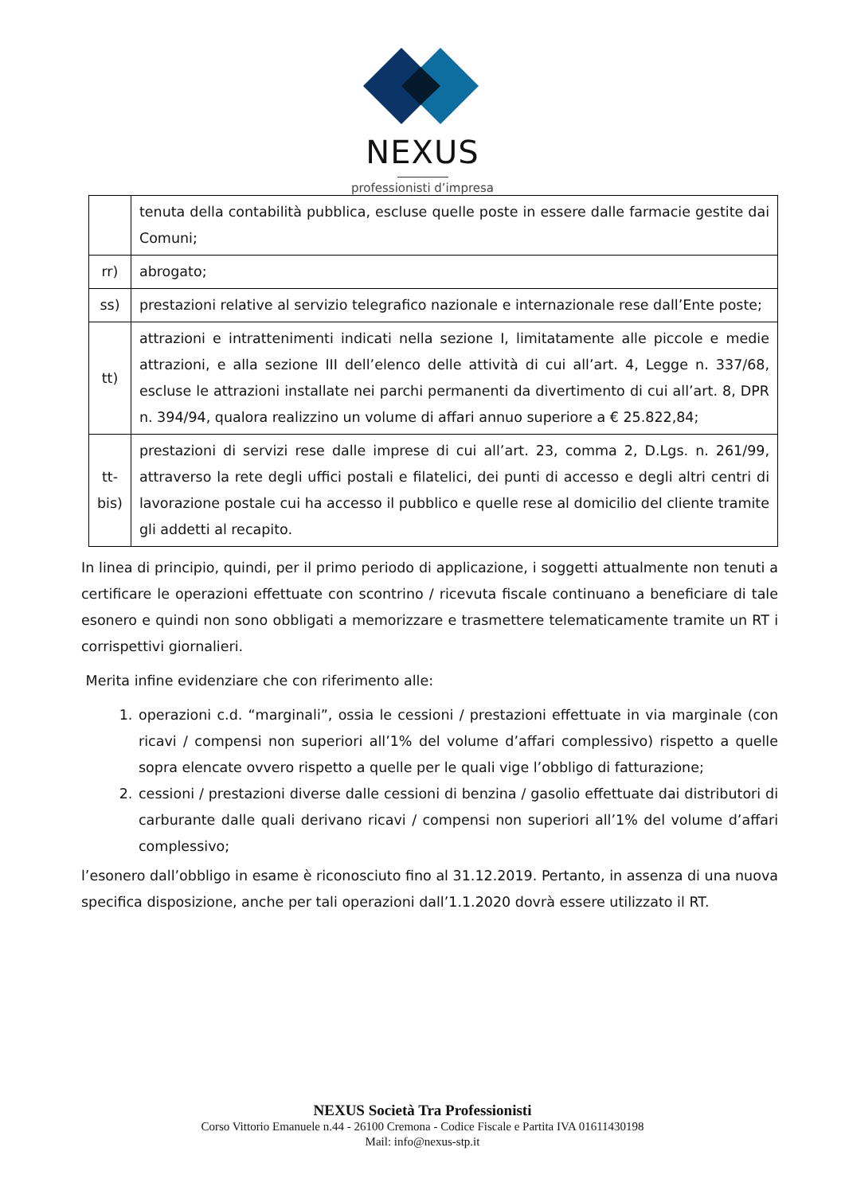NEXUS
professionisti d’impresa
| | tenuta della contabilità pubblica, escluse quelle poste in essere dalle farmacie gestite dai Comuni; |
| rr) | abrogato; |
| ss) | prestazioni relative al servizio telegrafico nazionale e internazionale rese dall’Ente poste; |
| tt) | attrazioni e intrattenimenti indicati nella sezione I, limitatamente alle piccole e medie attrazioni, e alla sezione III dell’elenco delle attività di cui all’art. 4, Legge n. 337/68, escluse le attrazioni installate nei parchi permanenti da divertimento di cui all’art. 8, DPR n. 394/94, qualora realizzino un volume di affari annuo superiore a € 25.822,84; |
| tt-bis) | prestazioni di servizi rese dalle imprese di cui all’art. 23, comma 2, D.Lgs. n. 261/99, attraverso la rete degli uffici postali e filatelici, dei punti di accesso e degli altri centri di lavorazione postale cui ha accesso il pubblico e quelle rese al domicilio del cliente tramite gli addetti al recapito. |
In linea di principio, quindi, per il primo periodo di applicazione, i soggetti attualmente non tenuti a certificare le operazioni effettuate con scontrino / ricevuta fiscale continuano a beneficiare di tale esonero e quindi non sono obbligati a memorizzare e trasmettere telematicamente tramite un RT i corrispettivi giornalieri.
Merita infine evidenziare che con riferimento alle:
1. operazioni c.d. “marginali”, ossia le cessioni / prestazioni effettuate in via marginale (con ricavi / compensi non superiori all’1% del volume d’affari complessivo) rispetto a quelle sopra elencate ovvero rispetto a quelle per le quali vige l’obbligo di fatturazione;
2. cessioni / prestazioni diverse dalle cessioni di benzina / gasolio effettuate dai distributori di carburante dalle quali derivano ricavi / compensi non superiori all’1% del volume d’affari complessivo;
l’esonero dall’obbligo in esame è riconosciuto fino al 31.12.2019. Pertanto, in assenza di una nuova specifica disposizione, anche per tali operazioni dall’1.1.2020 dovrà essere utilizzato il RT.
NEXUS Società Tra Professionisti
Corso Vittorio Emanuele n.44 - 26100 Cremona - Codice Fiscale e Partita IVA 01611430198
Mail: info@nexus-stp.it